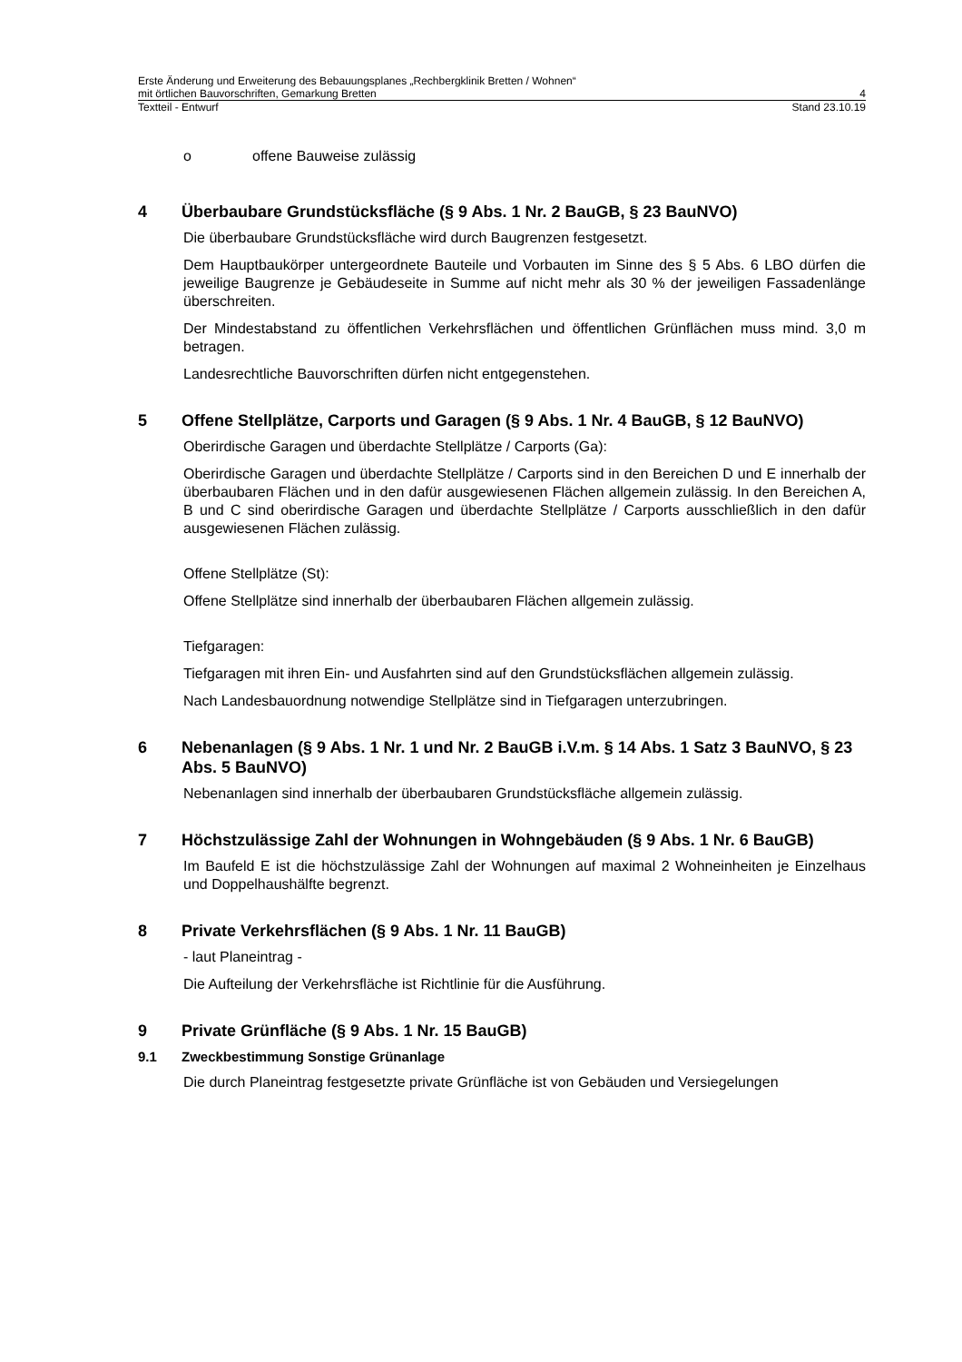Erste Änderung und Erweiterung des Bebauungsplanes „Rechbergklinik Bretten / Wohnen“
mit örtlichen Bauvorschriften, Gemarkung Bretten 4
Textteil - Entwurf Stand 23.10.19
o offene Bauweise zulässig
4 Überbaubare Grundstücksfläche (§ 9 Abs. 1 Nr. 2 BauGB, § 23 BauNVO)
Die überbaubare Grundstücksfläche wird durch Baugrenzen festgesetzt.
Dem Hauptbaukörper untergeordnete Bauteile und Vorbauten im Sinne des § 5 Abs. 6 LBO dürfen die jeweilige Baugrenze je Gebäudeseite in Summe auf nicht mehr als 30 % der jeweiligen Fassadenlänge überschreiten.
Der Mindestabstand zu öffentlichen Verkehrsflächen und öffentlichen Grünflächen muss mind. 3,0 m betragen.
Landesrechtliche Bauvorschriften dürfen nicht entgegenstehen.
5 Offene Stellplätze, Carports und Garagen (§ 9 Abs. 1 Nr. 4 BauGB, § 12 BauNVO)
Oberirdische Garagen und überdachte Stellplätze / Carports (Ga):
Oberirdische Garagen und überdachte Stellplätze / Carports sind in den Bereichen D und E innerhalb der überbaubaren Flächen und in den dafür ausgewiesenen Flächen allgemein zulässig. In den Bereichen A, B und C sind oberirdische Garagen und überdachte Stellplätze / Carports ausschließlich in den dafür ausgewiesenen Flächen zulässig.
Offene Stellplätze (St):
Offene Stellplätze sind innerhalb der überbaubaren Flächen allgemein zulässig.
Tiefgaragen:
Tiefgaragen mit ihren Ein- und Ausfahrten sind auf den Grundstücksflächen allgemein zulässig.
Nach Landesbauordnung notwendige Stellplätze sind in Tiefgaragen unterzubringen.
6 Nebenanlagen (§ 9 Abs. 1 Nr. 1 und Nr. 2 BauGB i.V.m. § 14 Abs. 1 Satz 3 BauNVO, § 23 Abs. 5 BauNVO)
Nebenanlagen sind innerhalb der überbaubaren Grundstücksfläche allgemein zulässig.
7 Höchstzulässige Zahl der Wohnungen in Wohngebäuden (§ 9 Abs. 1 Nr. 6 BauGB)
Im Baufeld E ist die höchstzulässige Zahl der Wohnungen auf maximal 2 Wohneinheiten je Einzelhaus und Doppelhaushälfte begrenzt.
8 Private Verkehrsflächen (§ 9 Abs. 1 Nr. 11 BauGB)
- laut Planeintrag -
Die Aufteilung der Verkehrsfläche ist Richtlinie für die Ausführung.
9 Private Grünfläche (§ 9 Abs. 1 Nr. 15 BauGB)
9.1 Zweckbestimmung Sonstige Grünanlage
Die durch Planeintrag festgesetzte private Grünfläche ist von Gebäuden und Versiegelungen